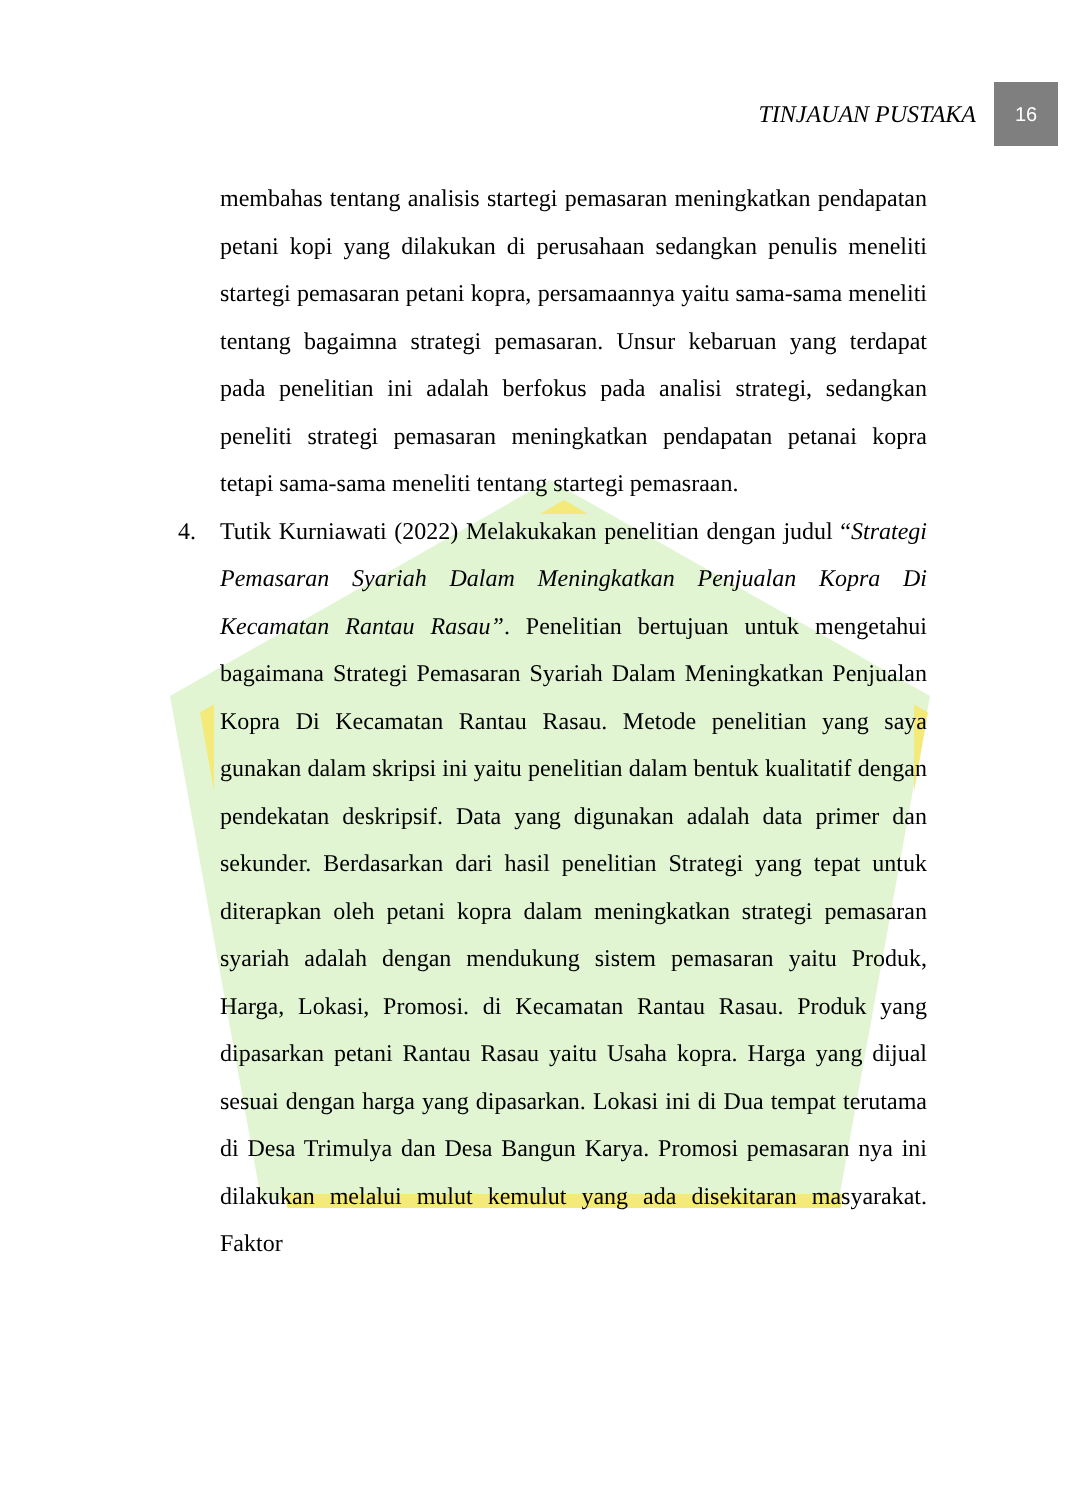TINJAUAN PUSTAKA
16
membahas tentang analisis startegi pemasaran meningkatkan pendapatan petani kopi yang dilakukan di perusahaan sedangkan penulis meneliti startegi pemasaran petani kopra, persamaannya yaitu sama-sama meneliti tentang bagaimna strategi pemasaran. Unsur kebaruan yang terdapat pada penelitian ini adalah berfokus pada analisi strategi, sedangkan peneliti strategi pemasaran meningkatkan pendapatan petanai kopra tetapi sama-sama meneliti tentang startegi pemasraan.
4. Tutik Kurniawati (2022) Melakukakan penelitian dengan judul “Strategi Pemasaran Syariah Dalam Meningkatkan Penjualan Kopra Di Kecamatan Rantau Rasau”. Penelitian bertujuan untuk mengetahui bagaimana Strategi Pemasaran Syariah Dalam Meningkatkan Penjualan Kopra Di Kecamatan Rantau Rasau. Metode penelitian yang saya gunakan dalam skripsi ini yaitu penelitian dalam bentuk kualitatif dengan pendekatan deskripsif. Data yang digunakan adalah data primer dan sekunder. Berdasarkan dari hasil penelitian Strategi yang tepat untuk diterapkan oleh petani kopra dalam meningkatkan strategi pemasaran syariah adalah dengan mendukung sistem pemasaran yaitu Produk, Harga, Lokasi, Promosi. di Kecamatan Rantau Rasau. Produk yang dipasarkan petani Rantau Rasau yaitu Usaha kopra. Harga yang dijual sesuai dengan harga yang dipasarkan. Lokasi ini di Dua tempat terutama di Desa Trimulya dan Desa Bangun Karya. Promosi pemasaran nya ini dilakukan melalui mulut kemulut yang ada disekitaran masyarakat. Faktor